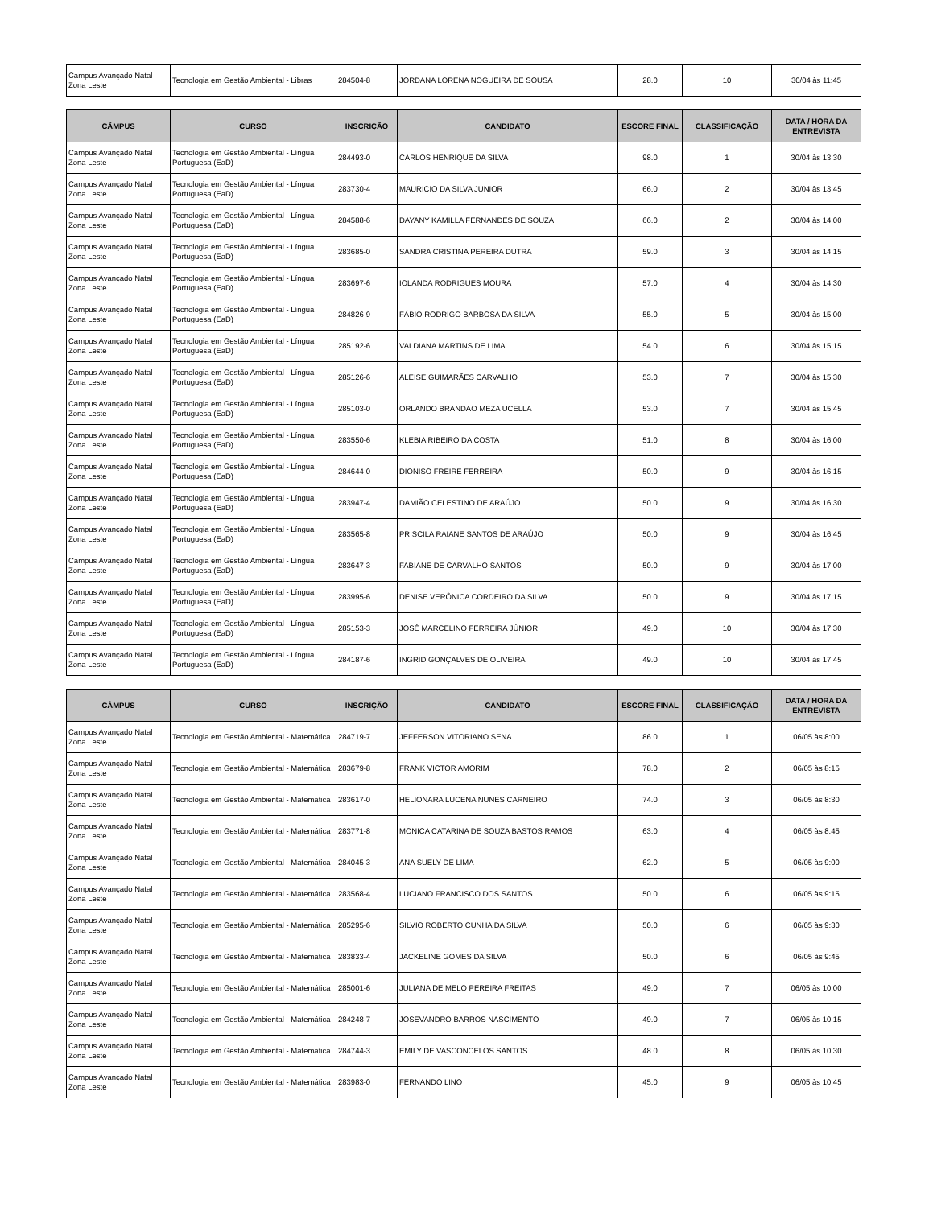| Campus Avançado Natal Zona Leste | Tecnologia em Gestão Ambiental - Libras | 284504-8 | JORDANA LORENA NOGUEIRA DE SOUSA | 28.0 | 10 | 30/04 às 11:45 |
| CÂMPUS | CURSO | INSCRIÇÃO | CANDIDATO | ESCORE FINAL | CLASSIFICAÇÃO | DATA / HORA DA ENTREVISTA |
| --- | --- | --- | --- | --- | --- | --- |
| Campus Avançado Natal Zona Leste | Tecnologia em Gestão Ambiental - Língua Portuguesa (EaD) | 284493-0 | CARLOS HENRIQUE DA SILVA | 98.0 | 1 | 30/04 às 13:30 |
| Campus Avançado Natal Zona Leste | Tecnologia em Gestão Ambiental - Língua Portuguesa (EaD) | 283730-4 | MAURICIO DA SILVA JUNIOR | 66.0 | 2 | 30/04 às 13:45 |
| Campus Avançado Natal Zona Leste | Tecnologia em Gestão Ambiental - Língua Portuguesa (EaD) | 284588-6 | DAYANY KAMILLA FERNANDES DE SOUZA | 66.0 | 2 | 30/04 às 14:00 |
| Campus Avançado Natal Zona Leste | Tecnologia em Gestão Ambiental - Língua Portuguesa (EaD) | 283685-0 | SANDRA CRISTINA PEREIRA DUTRA | 59.0 | 3 | 30/04 às 14:15 |
| Campus Avançado Natal Zona Leste | Tecnologia em Gestão Ambiental - Língua Portuguesa (EaD) | 283697-6 | IOLANDA RODRIGUES MOURA | 57.0 | 4 | 30/04 às 14:30 |
| Campus Avançado Natal Zona Leste | Tecnologia em Gestão Ambiental - Língua Portuguesa (EaD) | 284826-9 | FÁBIO RODRIGO BARBOSA DA SILVA | 55.0 | 5 | 30/04 às 15:00 |
| Campus Avançado Natal Zona Leste | Tecnologia em Gestão Ambiental - Língua Portuguesa (EaD) | 285192-6 | VALDIANA MARTINS DE LIMA | 54.0 | 6 | 30/04 às 15:15 |
| Campus Avançado Natal Zona Leste | Tecnologia em Gestão Ambiental - Língua Portuguesa (EaD) | 285126-6 | ALEISE GUIMARÃES CARVALHO | 53.0 | 7 | 30/04 às 15:30 |
| Campus Avançado Natal Zona Leste | Tecnologia em Gestão Ambiental - Língua Portuguesa (EaD) | 285103-0 | ORLANDO BRANDAO MEZA UCELLA | 53.0 | 7 | 30/04 às 15:45 |
| Campus Avançado Natal Zona Leste | Tecnologia em Gestão Ambiental - Língua Portuguesa (EaD) | 283550-6 | KLEBIA RIBEIRO DA COSTA | 51.0 | 8 | 30/04 às 16:00 |
| Campus Avançado Natal Zona Leste | Tecnologia em Gestão Ambiental - Língua Portuguesa (EaD) | 284644-0 | DIONISO FREIRE FERREIRA | 50.0 | 9 | 30/04 às 16:15 |
| Campus Avançado Natal Zona Leste | Tecnologia em Gestão Ambiental - Língua Portuguesa (EaD) | 283947-4 | DAMIÃO CELESTINO DE ARAÚJO | 50.0 | 9 | 30/04 às 16:30 |
| Campus Avançado Natal Zona Leste | Tecnologia em Gestão Ambiental - Língua Portuguesa (EaD) | 283565-8 | PRISCILA RAIANE SANTOS DE ARAÚJO | 50.0 | 9 | 30/04 às 16:45 |
| Campus Avançado Natal Zona Leste | Tecnologia em Gestão Ambiental - Língua Portuguesa (EaD) | 283647-3 | FABIANE DE CARVALHO SANTOS | 50.0 | 9 | 30/04 às 17:00 |
| Campus Avançado Natal Zona Leste | Tecnologia em Gestão Ambiental - Língua Portuguesa (EaD) | 283995-6 | DENISE VERÔNICA CORDEIRO DA SILVA | 50.0 | 9 | 30/04 às 17:15 |
| Campus Avançado Natal Zona Leste | Tecnologia em Gestão Ambiental - Língua Portuguesa (EaD) | 285153-3 | JOSÉ MARCELINO FERREIRA JÚNIOR | 49.0 | 10 | 30/04 às 17:30 |
| Campus Avançado Natal Zona Leste | Tecnologia em Gestão Ambiental - Língua Portuguesa (EaD) | 284187-6 | INGRID GONÇALVES DE OLIVEIRA | 49.0 | 10 | 30/04 às 17:45 |
| CÂMPUS | CURSO | INSCRIÇÃO | CANDIDATO | ESCORE FINAL | CLASSIFICAÇÃO | DATA / HORA DA ENTREVISTA |
| --- | --- | --- | --- | --- | --- | --- |
| Campus Avançado Natal Zona Leste | Tecnologia em Gestão Ambiental - Matemática | 284719-7 | JEFFERSON VITORIANO SENA | 86.0 | 1 | 06/05 às 8:00 |
| Campus Avançado Natal Zona Leste | Tecnologia em Gestão Ambiental - Matemática | 283679-8 | FRANK VICTOR AMORIM | 78.0 | 2 | 06/05 às 8:15 |
| Campus Avançado Natal Zona Leste | Tecnologia em Gestão Ambiental - Matemática | 283617-0 | HELIONARA LUCENA NUNES CARNEIRO | 74.0 | 3 | 06/05 às 8:30 |
| Campus Avançado Natal Zona Leste | Tecnologia em Gestão Ambiental - Matemática | 283771-8 | MONICA CATARINA DE SOUZA BASTOS RAMOS | 63.0 | 4 | 06/05 às 8:45 |
| Campus Avançado Natal Zona Leste | Tecnologia em Gestão Ambiental - Matemática | 284045-3 | ANA SUELY DE LIMA | 62.0 | 5 | 06/05 às 9:00 |
| Campus Avançado Natal Zona Leste | Tecnologia em Gestão Ambiental - Matemática | 283568-4 | LUCIANO FRANCISCO DOS SANTOS | 50.0 | 6 | 06/05 às 9:15 |
| Campus Avançado Natal Zona Leste | Tecnologia em Gestão Ambiental - Matemática | 285295-6 | SILVIO ROBERTO CUNHA DA SILVA | 50.0 | 6 | 06/05 às 9:30 |
| Campus Avançado Natal Zona Leste | Tecnologia em Gestão Ambiental - Matemática | 283833-4 | JACKELINE GOMES DA SILVA | 50.0 | 6 | 06/05 às 9:45 |
| Campus Avançado Natal Zona Leste | Tecnologia em Gestão Ambiental - Matemática | 285001-6 | JULIANA DE MELO PEREIRA FREITAS | 49.0 | 7 | 06/05 às 10:00 |
| Campus Avançado Natal Zona Leste | Tecnologia em Gestão Ambiental - Matemática | 284248-7 | JOSEVANDRO BARROS NASCIMENTO | 49.0 | 7 | 06/05 às 10:15 |
| Campus Avançado Natal Zona Leste | Tecnologia em Gestão Ambiental - Matemática | 284744-3 | EMILY DE VASCONCELOS SANTOS | 48.0 | 8 | 06/05 às 10:30 |
| Campus Avançado Natal Zona Leste | Tecnologia em Gestão Ambiental - Matemática | 283983-0 | FERNANDO LINO | 45.0 | 9 | 06/05 às 10:45 |